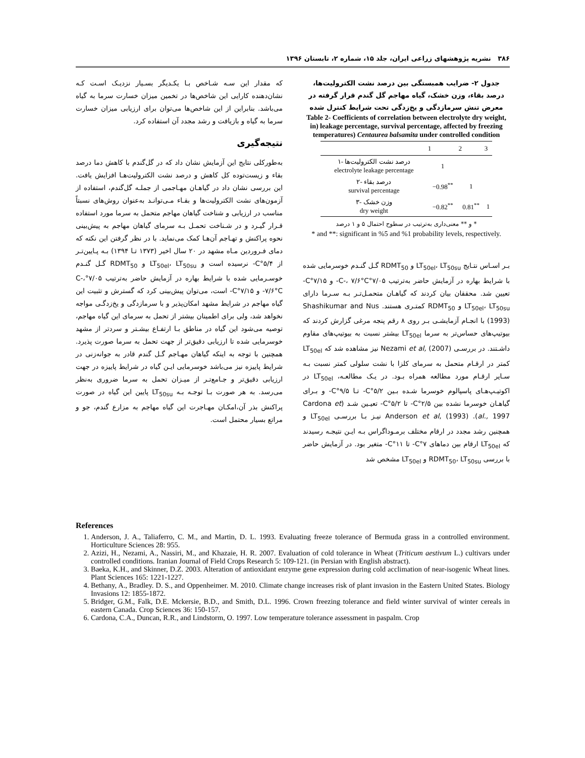۳۸۶ نشریه پژوهشهای زراعی ایران، جلد ۱۵، شماره ۲، تابستان ۱۳۹۶
جدول ۲- ضرایب همبستگی بین درصد نشت الکترولیت‌ها، درصد بقاء، وزن خشک، گیاه مهاجم گل گندم قرار گرفته در معرض تنش سرمازدگی و یخ‌زدگی تحت شرایط کنترل شده
Table 2- Coefficients of correlation between electrolyte dry weight, in) leakage percentage, survival percentage, affected by freezing temperatures) Centaurea balsamita under controlled condition
| | 1 | 2 | 3 |
| --- | --- | --- | --- |
| ۱- درصد نشت الکترولیت‌ها electrolyte leakage percentage | 1 | | |
| ۲- درصد بقاء survival percentage | −0.98<sup>**</sup> | 1 | |
| ۳- وزن خشک dry weight | −0.82<sup>**</sup> | 0.81<sup>**</sup> | 1 |
* و ** معنی‌داری به‌ترتیب در سطوح احتمال ۵ و ۱ درصد
* and **: significant in %5 and %1 probability levels, respectively.
بـر اسـاس نتـایج LT<sub>50el</sub>، LT<sub>50su</sub> و RDMT<sub>50</sub> گـل گنـدم خوسرمایی شده با شرایط بهاره در آزمایش حاضر به‌ترتیب ۷/۰۵°C-، ۷/۶°C- و ۷/۱۵°C- تعیین شد. محققان بیان کردند که گیاهـان متحمـل‌تـر بـه سـرما دارای LT<sub>50el</sub>، LT<sub>50su</sub> و RDMT<sub>50</sub> کمتـری هستند. Shashikumar and Nus (1993) با انجـام آزمایشـی بـر روی ۸ رقم پنجه مرغی گزارش کردند که بیوتیپ‌های حساس‌تر به سرما LT<sub>50el</sub> بیشتر نسبت به بیوتیپ‌های مقاوم داشـتند. در بررسـی Nezami et al, (2007) نیز مشاهده شد که LT<sub>50el</sub> کمتر در ارقـام متحمل به سرمای کلزا با نشت سلولی کمتر نسبت بـه سـایر ارقـام مورد مطالعه همراه بـود. در یـک مطالعـه، LT<sub>50el</sub> در اکوتیـپ‌هـای پاسپالوم خوسرما شـده بـین ۵/۲°C- تـا ۹/۵°C- و بـرای گیاهـان خوسرما نشده بین ۲/۵°C- تا ۵/۲°C- تعیـین شـد (Cardona et al., 1997). Anderson et al, (1993) نیـز بـا بررسـی LT<sub>50el</sub> و همچنین رشد مجدد در ارقام مختلف برمـوداگراس بـه ایـن نتیجـه رسیدند که LT<sub>50el</sub> ارقام بین دماهای ۷°C- تا ۱۱°C- متغیر بود. در آزمایش حاضر با بررسی RDMT<sub>50</sub>، LT<sub>50su</sub> و LT<sub>50el</sub> مشخص شد
که مقدار این سـه شـاخص بـا یکـدیگر بسـیار نزدیـک اسـت کـه نشان‌دهنده کارایی این شاخص‌ها در تخمین میزان خسارت سرما به گیاه می‌باشد. بنابراین از این شاخص‌ها می‌توان برای ارزیابی میزان خسارت سرما به گیاه و بازیافت و رشد مجدد آن استفاده کرد.
نتیجه‌گیری
به‌طورکلی نتایج این آزمایش نشان داد که در گل‌گندم با کاهش دما درصد بقاء و زیست‌توده کل کاهش و درصد نشت الکترولیت‌هـا افزایش یافت. این بررسی نشان داد در گیاهـان مهـاجمی از جملـه گل‌گندم، استفاده از آزمون‌های نشت الکترولیت‌ها و بقـاء مـی‌توانـد به‌عنوان روش‌های نسبتاً مناسب در ارزیابی و شناخت گیاهان مهاجم متحمل به سرما مورد استفاده قـرار گیـرد و در شـناخت تحمـل بـه سرمای گیاهان مهاجم به پیش‌بینی نحوه پراکنش و تهـاجم آن‌هـا کمک می‌نماید. با در نظر گرفتن این نکته که دمای فـروردین مـاه مشهد در ۲۰ سال اخیر (۱۳۷۳ تـا ۱۳۹۴) بـه پـایین‌تـر از ۵/۴°C- نرسیده است و LT<sub>50el</sub>، LT<sub>50su</sub> و RDMT<sub>50</sub> گـل گنـدم خوسـرمایی شده با شرایط بهاره در آزمایش حاضر به‌ترتیب ۷/۰۵°C-، ۷/۶°C- و ۷/۱۵°C- است، می‌توان پیش‌بینی کرد که گسترش و تثبیت این گیاه مهاجم در شرایط مشهد امکان‌پذیر و با سرمازدگی و یخ‌زدگـی مواجه نخواهد شد، ولی برای اطمینان بیشتر از تحمل به سرمای این گیاه مهاجم، توصیه می‌شود این گیاه در مناطق بـا ارتفـاع بیشـتر و سردتر از مشهد خوسرمایی شده تا ارزیابی دقیق‌تر از جهت تحمل به سرما صورت پذیرد. همچنین با توجه به اینکه گیاهان مهـاجم گـل گندم قادر به جوانه‌زنی در شرایط پاییزه نیز می‌باشد خوسرمایی ایـن گیاه در شرایط پاییزه در جهت ارزیابی دقیق‌تر و جـامع‌تـر از میـزان تحمل به سرما ضروری به‌نظر می‌رسد. به هر صورت بـا توجـه بـه LT<sub>50su</sub> پایین این گیاه در صورت پراکنش بذر آن،امکـان مهـاجرت این گیاه مهاجم به مزارع گندم، جو و مراتع بسیار محتمل است.
References
1. Anderson, J. A., Taliaferro, C. M., and Martin, D. L. 1993. Evaluating freeze tolerance of Bermuda grass in a controlled environment. Horticulture Sciences 28: 955.
2. Azizi, H., Nezami, A., Nassiri, M., and Khazaie, H. R. 2007. Evaluation of cold tolerance in Wheat (Triticum aestivum L.) cultivars under controlled conditions. Iranian Journal of Field Crops Research 5: 109-121. (in Persian with English abstract).
3. Baeka, K.H., and Skinner, D.Z. 2003. Alteration of antioxidant enzyme gene expression during cold acclimation of near-isogenic Wheat lines. Plant Sciences 165: 1221-1227.
4. Bethany, A., Bradley. D. S., and Oppenheimer. M. 2010. Climate change increases risk of plant invasion in the Eastern United States. Biology Invasions 12: 1855-1872.
5. Bridger, G.M., Falk, D.E. Mckersie, B.D., and Smith, D.L. 1996. Crown freezing tolerance and field winter survival of winter cereals in eastern Canada. Crop Sciences 36: 150-157.
6. Cardona, C.A., Duncan, R.R., and Lindstorm, O. 1997. Low temperature tolerance assessment in paspalm. Crop